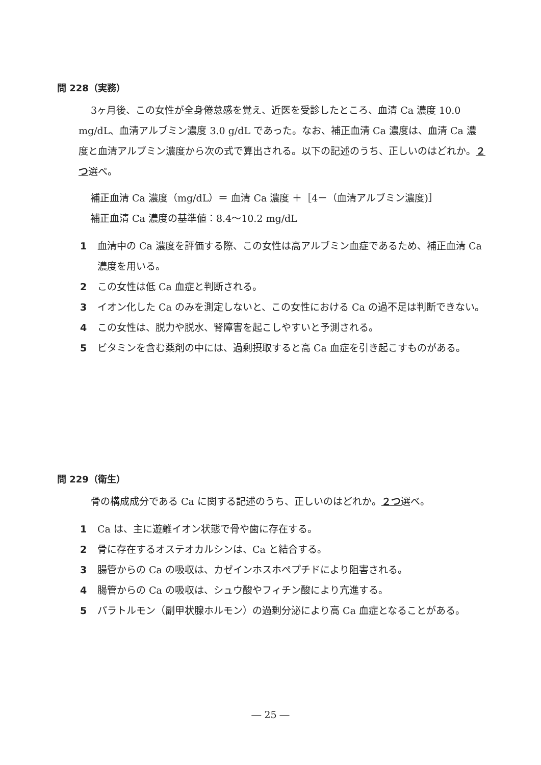問 228（実務）
3ヶ月後、この女性が全身倦怠感を覚え、近医を受診したところ、血清 Ca 濃度 10.0 mg/dL、血清アルブミン濃度 3.0 g/dL であった。なお、補正血清 Ca 濃度は、血清 Ca 濃度と血清アルブミン濃度から次の式で算出される。以下の記述のうち、正しいのはどれか。２つ選べ。
補正血清 Ca 濃度（mg/dL）＝ 血清 Ca 濃度 ＋［4－（血清アルブミン濃度)］
補正血清 Ca 濃度の基準値：8.4～10.2 mg/dL
1 血清中の Ca 濃度を評価する際、この女性は高アルブミン血症であるため、補正血清 Ca 濃度を用いる。
2 この女性は低 Ca 血症と判断される。
3 イオン化した Ca のみを測定しないと、この女性における Ca の過不足は判断できない。
4 この女性は、脱力や脱水、腎障害を起こしやすいと予測される。
5 ビタミンを含む薬剤の中には、過剰摂取すると高 Ca 血症を引き起こすものがある。
問 229（衛生）
骨の構成成分である Ca に関する記述のうち、正しいのはどれか。２つ選べ。
1 Ca は、主に遊離イオン状態で骨や歯に存在する。
2 骨に存在するオステオカルシンは、Ca と結合する。
3 腸管からの Ca の吸収は、カゼインホスホペプチドにより阻害される。
4 腸管からの Ca の吸収は、シュウ酸やフィチン酸により亢進する。
5 パラトルモン（副甲状腺ホルモン）の過剰分泌により高 Ca 血症となることがある。
― 25 ―